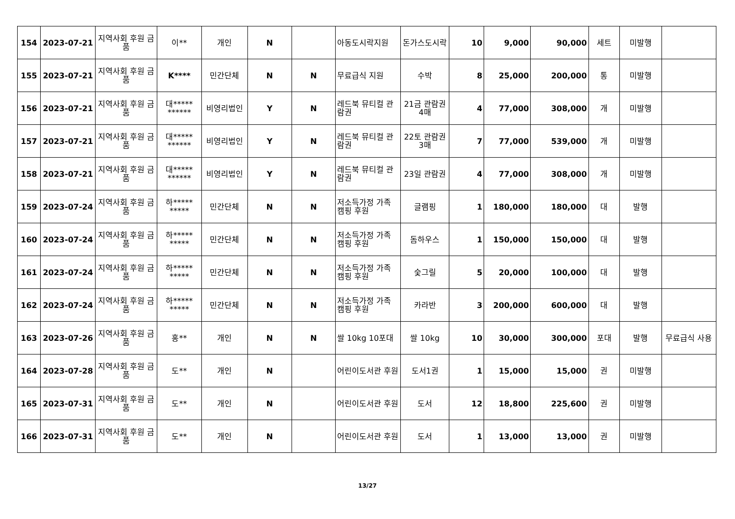| 154 | 2023-07-21 | 지역사회 후원 금품 | 이** | 개인 | N | | 아동도시락지원 | 돈가스도시락 | 10 | 9,000 | 90,000 | 세트 | 미발행 | |
| 155 | 2023-07-21 | 지역사회 후원 금품 | K**** | 민간단체 | N | N | 무료급식 지원 | 수박 | 8 | 25,000 | 200,000 | 통 | 미발행 | |
| 156 | 2023-07-21 | 지역사회 후원 금품 | 대***** ****** | 비영리법인 | Y | N | 레드북 뮤티컬 관람권 | 21금 관람권 4매 | 4 | 77,000 | 308,000 | 개 | 미발행 | |
| 157 | 2023-07-21 | 지역사회 후원 금품 | 대***** ****** | 비영리법인 | Y | N | 레드북 뮤티컬 관람권 | 22토 관람권 3매 | 7 | 77,000 | 539,000 | 개 | 미발행 | |
| 158 | 2023-07-21 | 지역사회 후원 금품 | 대***** ****** | 비영리법인 | Y | N | 레드북 뮤티컬 관람권 | 23일 관람권 | 4 | 77,000 | 308,000 | 개 | 미발행 | |
| 159 | 2023-07-24 | 지역사회 후원 금품 | 하***** ***** | 민간단체 | N | N | 저소득가정 가족 캠핑 후원 | 글램핑 | 1 | 180,000 | 180,000 | 대 | 발행 | |
| 160 | 2023-07-24 | 지역사회 후원 금품 | 하***** ***** | 민간단체 | N | N | 저소득가정 가족 캠핑 후원 | 돔하우스 | 1 | 150,000 | 150,000 | 대 | 발행 | |
| 161 | 2023-07-24 | 지역사회 후원 금품 | 하***** ***** | 민간단체 | N | N | 저소득가정 가족 캠핑 후원 | 숯그릴 | 5 | 20,000 | 100,000 | 대 | 발행 | |
| 162 | 2023-07-24 | 지역사회 후원 금품 | 하***** ***** | 민간단체 | N | N | 저소득가정 가족 캠핑 후원 | 카라반 | 3 | 200,000 | 600,000 | 대 | 발행 | |
| 163 | 2023-07-26 | 지역사회 후원 금품 | 홍** | 개인 | N | N | 쌀 10kg 10포대 | 쌀 10kg | 10 | 30,000 | 300,000 | 포대 | 발행 | 무료급식 사용 |
| 164 | 2023-07-28 | 지역사회 후원 금품 | 도** | 개인 | N | | 어린이도서관 후원 | 도서1권 | 1 | 15,000 | 15,000 | 권 | 미발행 | |
| 165 | 2023-07-31 | 지역사회 후원 금품 | 도** | 개인 | N | | 어린이도서관 후원 | 도서 | 12 | 18,800 | 225,600 | 권 | 미발행 | |
| 166 | 2023-07-31 | 지역사회 후원 금품 | 도** | 개인 | N | | 어린이도서관 후원 | 도서 | 1 | 13,000 | 13,000 | 권 | 미발행 | |
13/27